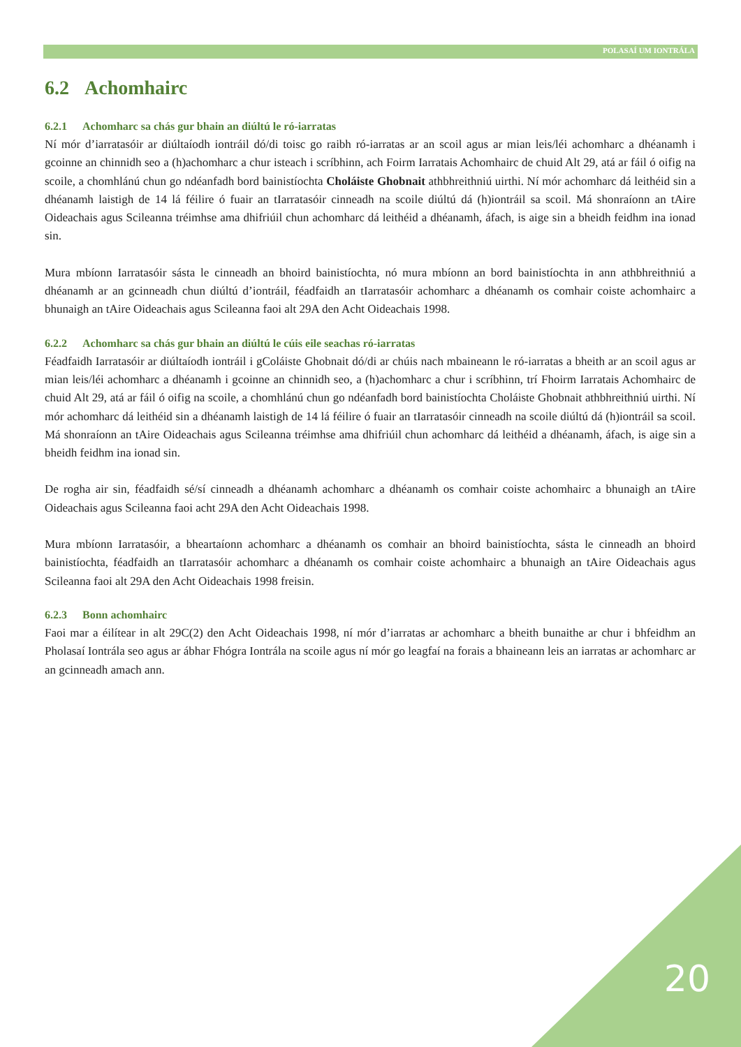POLASAÍ UM IONTRÁLA
6.2 Achomhairc
6.2.1 Achomharc sa chás gur bhain an diúltú le ró-iarratas
Ní mór d’iarratasóir ar diúltaíodh iontráil dó/di toisc go raibh ró-iarratas ar an scoil agus ar mian leis/léi achomharc a dhéanamh i gcoinne an chinnidh seo a (h)achomharc a chur isteach i scríbhinn, ach Foirm Iarratais Achomhairc de chuid Alt 29, atá ar fáil ó oifig na scoile, a chomhlánú chun go ndéanfadh bord bainistíochta Choláiste Ghobnait athbhreithniú uirthi. Ní mór achomharc dá leithéid sin a dhéanamh laistigh de 14 lá féilire ó fuair an tIarratasóir cinneadh na scoile diúltú dá (h)iontráil sa scoil. Má shonraíonn an tAire Oideachais agus Scileanna tréimhse ama dhifriúil chun achomharc dá leithéid a dhéanamh, áfach, is aige sin a bheidh feidhm ina ionad sin.
Mura mbíonn Iarratasóir sásta le cinneadh an bhoird bainistíochta, nó mura mbíonn an bord bainistíochta in ann athbhreithniú a dhéanamh ar an gcinneadh chun diúltú d’iontráil, féadfaidh an tIarratasóir achomharc a dhéanamh os comhair coiste achomhairc a bhunaigh an tAire Oideachais agus Scileanna faoi alt 29A den Acht Oideachais 1998.
6.2.2 Achomharc sa chás gur bhain an diúltú le cúis eile seachas ró-iarratas
Féadfaidh Iarratasóir ar diúltaíodh iontráil i gColáiste Ghobnait dó/di ar chúis nach mbaineann le ró-iarratas a bheith ar an scoil agus ar mian leis/léi achomharc a dhéanamh i gcoinne an chinnidh seo, a (h)achomharc a chur i scríbhinn, trí Fhoirm Iarratais Achomhairc de chuid Alt 29, atá ar fáil ó oifig na scoile, a chomhlánú chun go ndéanfadh bord bainistíochta Choláiste Ghobnait athbhreithniú uirthi. Ní mór achomharc dá leithéid sin a dhéanamh laistigh de 14 lá féilire ó fuair an tIarratasóir cinneadh na scoile diúltú dá (h)iontráil sa scoil. Má shonraíonn an tAire Oideachais agus Scileanna tréimhse ama dhifriúil chun achomharc dá leithéid a dhéanamh, áfach, is aige sin a bheidh feidhm ina ionad sin.
De rogha air sin, féadfaidh sé/sí cinneadh a dhéanamh achomharc a dhéanamh os comhair coiste achomhairc a bhunaigh an tAire Oideachais agus Scileanna faoi acht 29A den Acht Oideachais 1998.
Mura mbíonn Iarratasóir, a bheartaíonn achomharc a dhéanamh os comhair an bhoird bainistíochta, sásta le cinneadh an bhoird bainistíochta, féadfaidh an tIarratasóir achomharc a dhéanamh os comhair coiste achomhairc a bhunaigh an tAire Oideachais agus Scileanna faoi alt 29A den Acht Oideachais 1998 freisin.
6.2.3 Bonn achomhairc
Faoi mar a éilítear in alt 29C(2) den Acht Oideachais 1998, ní mór d’iarratas ar achomharc a bheith bunaithe ar chur i bhfeidhm an Pholasaí Iontrála seo agus ar ábhar Fhógra Iontrála na scoile agus ní mór go leagfaí na forais a bhaineann leis an iarratas ar achomharc ar an gcinneadh amach ann.
20